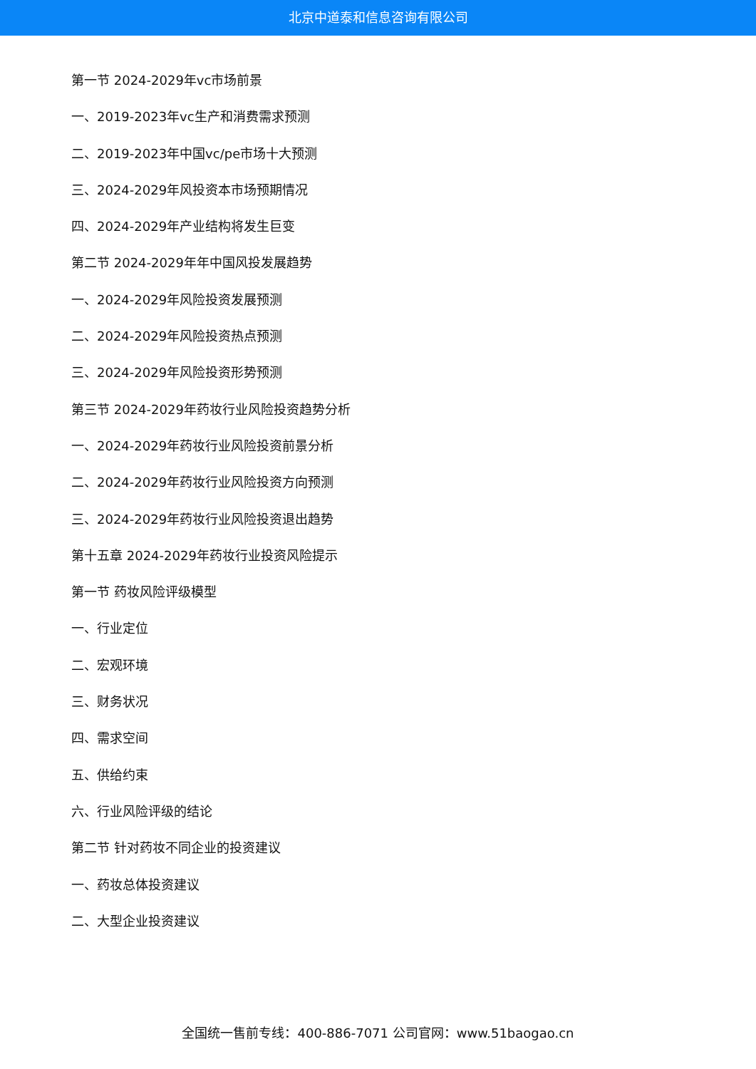北京中道泰和信息咨询有限公司
第一节 2024-2029年vc市场前景
一、2019-2023年vc生产和消费需求预测
二、2019-2023年中国vc/pe市场十大预测
三、2024-2029年风投资本市场预期情况
四、2024-2029年产业结构将发生巨变
第二节 2024-2029年年中国风投发展趋势
一、2024-2029年风险投资发展预测
二、2024-2029年风险投资热点预测
三、2024-2029年风险投资形势预测
第三节 2024-2029年药妆行业风险投资趋势分析
一、2024-2029年药妆行业风险投资前景分析
二、2024-2029年药妆行业风险投资方向预测
三、2024-2029年药妆行业风险投资退出趋势
第十五章 2024-2029年药妆行业投资风险提示
第一节 药妆风险评级模型
一、行业定位
二、宏观环境
三、财务状况
四、需求空间
五、供给约束
六、行业风险评级的结论
第二节 针对药妆不同企业的投资建议
一、药妆总体投资建议
二、大型企业投资建议
全国统一售前专线：400-886-7071 公司官网：www.51baogao.cn